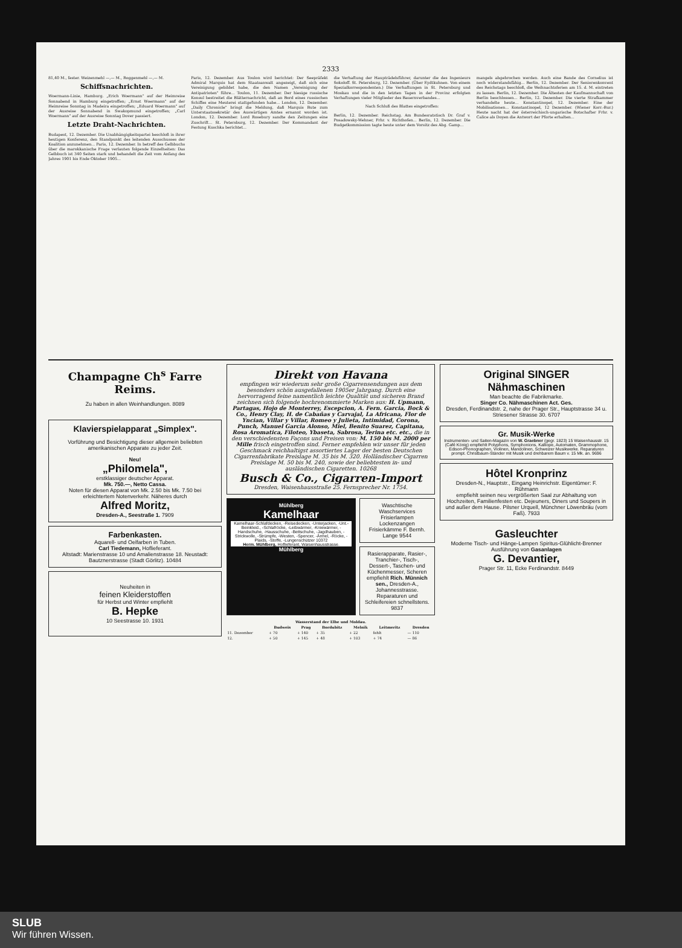2333
81,40 M., fester. Weizenmehl —,— M., Roggenmehl —,— M.
Schiffsnachrichten.
Woermann-Linie, Hamburg. „Erich Woermann" auf der Heimreise Sonnabend in Hamburg eingetroffen; „Ernst Woermann" auf der Heimreise Sonntag in Madeira eingetroffen; „Eduard Woermann" auf der Ausreise Sonnabend in Swakopmund eingetroffen; „Carl Woermann" auf der Ausreise Sonntag Dover passiert.
Letzte Draht-Nachrichten.
Budapest, 12. Dezember. Die Unabhängigkeitspartei beschloß in ihrer heutigen Konferenz, den Standpunkt des leitenden Ausschusses der Koalition anzunehmen... Paris, 12. Dezember. In betreff des Gelbbuchs über die marokkanische Frage verlauten folgende Einzelheiten: Das Gelbbuch ist 340 Seiten stark und behandelt die Zeit vom Anfang des Jahres 1901 bis Ende Oktober 1905...
Paris, 12. Dezember. Aus Toulon wird berichtet: Der Seepräfekt Admiral Marquis hat dem Staatsanwalt angezeigt, daß sich eine Vereinigung gebildet habe, die den Namen „Vereinigung der Antipatrioten" führe... Toulon, 11. Dezember. Der hiesige russische Konsul bestreitet die Blätternachricht, daß an Bord eines russischen Schiffes eine Meuterei stattgefunden habe... London, 12. Dezember. „Daily Chronicle" bringt die Meldung, daß Marquis Bute zum Unterstaatssekretär des Auswärtigen Amtes ernannt worden ist. London, 12. Dezember. Lord Rosebury sandte den Zeitungen eine Zuschrift... St. Petersburg, 12. Dezember. Der Kommandant der Festung Kuschka berichtet...
die Verhaftung der Haupträdelsführer, darunter die des Ingenieurs Sokoloff. St. Petersburg, 12. Dezember. (Über Eydtkuhnen. Von einem Spezialkorrespondenten.) Die Verhaftungen in St. Petersburg und Moskau und die in den letzten Tagen in der Provinz erfolgten Verhaftungen vieler Mitglieder des Bauernverbandes...
Nach Schluß des Blattes eingetroffen:
Berlin, 12. Dezember. Reichstag. Am Bundesratstisch Dr. Graf v. Posadowsky-Wehner, Frhr. v. Richthofen... Berlin, 12. Dezember. Die Budgetkommission tagte heute unter dem Vorsitz des Abg. Gamp...
mangels abgebrochen werden. Auch eine Bande des Cornelius ist noch widerstandsfähig... Berlin, 12. Dezember. Der Seniorenkonvent des Reichstags beschloß, die Weihnachtsferien am 15. d. M. eintreten zu lassen. Berlin, 12. Dezember. Die Ältesten der Kaufmannschaft von Berlin beschlossen... Berlin, 12. Dezember. Die vierte Strafkammer verhandelte heute... Konstantinopel, 12. Dezember. Eine der Mobilisationen... Konstantinopel, 12 Dezember. (Wiener Korr.-Bur.) Heute nacht hat der österreichisch-ungarische Botschafter Frhr. v. Calice als Doyen die Antwort der Pforte erhalten...
Champagne Ch<sup>s</sup> Farre Reims.
Zu haben in allen Weinhandlungen. 8089
Klavierspielapparat „Simplex".
Vorführung und Besichtigung dieser allgemein beliebten amerikanischen Apparate zu jeder Zeit.
Neu!
„Philomela",
erstklassiger deutscher Apparat.
Mk. 750.—, Netto Cassa.
Noten für diesen Apparat von Mk. 2.50 bis Mk. 7.50 bei erleichtertem Notenverkehr. Näheres durch
Alfred Moritz,
Dresden-A., Seestraße 1. 7909
Farbenkasten.
Aquarell- und Oelfarben in Tuben.
Carl Tiedemann, Hoflieferant.
Altstadt: Marienstrasse 10 und Amalienstrasse 18. Neustadt: Bautznerstrasse (Stadt Görlitz). 10484
Neuheiten in
feinen Kleiderstoffen
für Herbst und Winter empfiehlt
B. Hepke
10 Seestrasse 10. 1931
Direkt von Havana
empfingen wir wiederum sehr große Cigarrensendungen aus dem besonders schön ausgefallenen 1905er Jahrgang. Durch eine hervorragend feine namentlich leichte Qualität und sicheren Brand zeichnen sich folgende hochrenommierte Marken aus: H. Upmann, Partagas, Hojo de Monterrey, Escepcion, A. Fern. Garcia, Bock & Co., Henry Clay, H. de Cabañas y Carvajal, La Africana, Flor de Yncian, Villar y Villar, Romeo y Julieta, Intimidad, Corona, Punch, Manuel Garcia Alonso, Miel, Benito Suarez, Capitana, Rosa Aromatica, Filoteo, Ybaseta, Sabrosa, Terina etc. etc., die in den verschiedensten Façons und Preisen von: M. 150 bis M. 2000 per Mille frisch eingetroffen sind. Ferner empfehlen wir unser für jeden Geschmack reichhaltigst assortiertes Lager der besten Deutschen Cigarrenfabrikate Preislage M. 35 bis M. 320. Holländischer Cigarren Preislage M. 50 bis M. 240, sowie der beliebtesten in- und ausländischen Cigaretten. 10268
Busch & Co., Cigarren-Import
Dresden, Waisenhausstraße 25. Fernsprecher Nr. 1754.
Mühlberg
Kamelhaar
Kamelhaar-Schlafdecken, -Reisedecken, -Unterjacken, -Unt.-Beinkleid., -Schlafröcke, -Leibwärmer, -Kniewärmer, -Handschuhe, -Hausschuhe, -Bettschuhe, -Jagdhauben, -Strickwolle, -Strümpfe, -Westen, -Spencer, -Ärmel, -Röcke, -Plaids, -Stoffe, -Lungenschützer 10372
Herm. Mühlberg, Hoflieferant, Waisenhausstrasse.
Mühlberg
Waschtische Waschservices Frisierlampen Lockenzangen Frisierkämme F. Bernh. Lange 9544
Rasierapparate, Rasier-, Tranchier-, Tisch-, Dessert-, Taschen- und Küchenmesser, Scheren empfiehlt Rich. Münnich sen., Dresden-A., Johannesstrasse. Reparaturen und Schleifereien schnellstens. 9837
| Wasserstand der Elbe und Moldau. | | | | | | |
| --- | --- | --- | --- | --- | --- | --- |
| | Budweis | Prag | Bordubitz | Melnik | Leitmeritz | Dresden |
| 11. Dezember | + 70 | + 140 | + 35 | + 22 | fehlt | — 110 |
| 12. | + 50 | + 145 | + 48 | + 103 | + 74 | — 86 |
Original SINGER Nähmaschinen
Man beachte die Fabrikmarke.
Singer Co. Nähmaschinen Act. Ges.
Dresden, Ferdinandstr. 2, nahe der Prager Str., Hauptstrasse 34 u. Striesener Strasse 30. 6707
Gr. Musik-Werke
Instrumenten- und Saiten-Magazin von W. Graebner (gegr. 1823) 15 Waisenhausstr. 15 (Café König) empfiehlt Polyphons, Symphonions, Kalliope, Automaten, Grammophone, Edison-Phonographen, Violinen, Mandolinen, Schweizer Musikwerke. Reparaturen prompt. Christbaum-Ständer mit Musik und drehbarem Baum v. 15 Mk. an. 9696
Hôtel Kronprinz
Dresden-N., Hauptstr., Eingang Heinrichstr. Eigentümer: F. Rühmann
empfiehlt seinen neu vergrößerten Saal zur Abhaltung von Hochzeiten, Familienfesten etc. Dejeuners, Diners und Soupers in und außer dem Hause. Pilsner Urquell, Münchner Löwenbräu (vom Faß). 7933
Gasleuchter
Moderne Tisch- und Hänge-Lampen Spiritus-Glühlicht-Brenner Ausführung von Gasanlagen
G. Devantier,
Prager Str. 11, Ecke Ferdinandstr. 8449
SLUB
Wir führen Wissen.